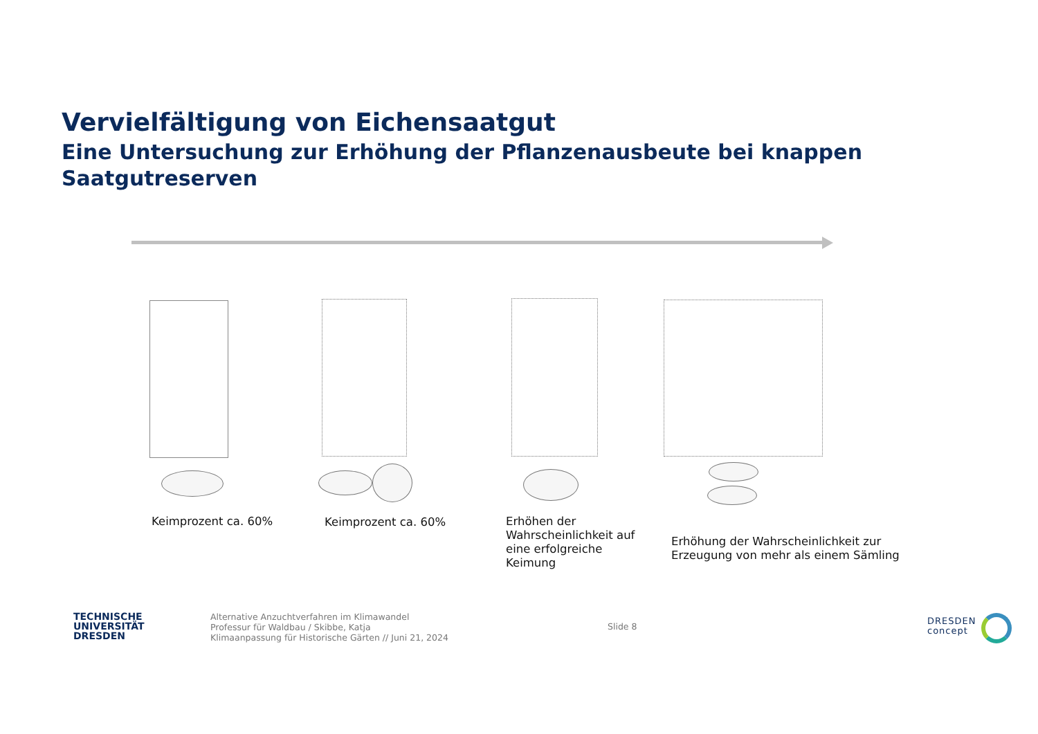Vervielfältigung von Eichensaatgut
Eine Untersuchung zur Erhöhung der Pflanzenausbeute bei knappen Saatgutreserven
Keimprozent ca. 60% Keimprozent ca. 60%
Erhöhen der Wahrscheinlichkeit auf eine erfolgreiche Keimung
Erhöhung der Wahrscheinlichkeit zur
Erzeugung von mehr als einem Sämling
TECHNISCHE
UNIVERSITÄT
DRESDEN
Alternative Anzuchtverfahren im Klimawandel
Professur für Waldbau / Skibbe, Katja
Klimaanpassung für Historische Gärten // Juni 21, 2024
Slide 8
DRESDEN
concept